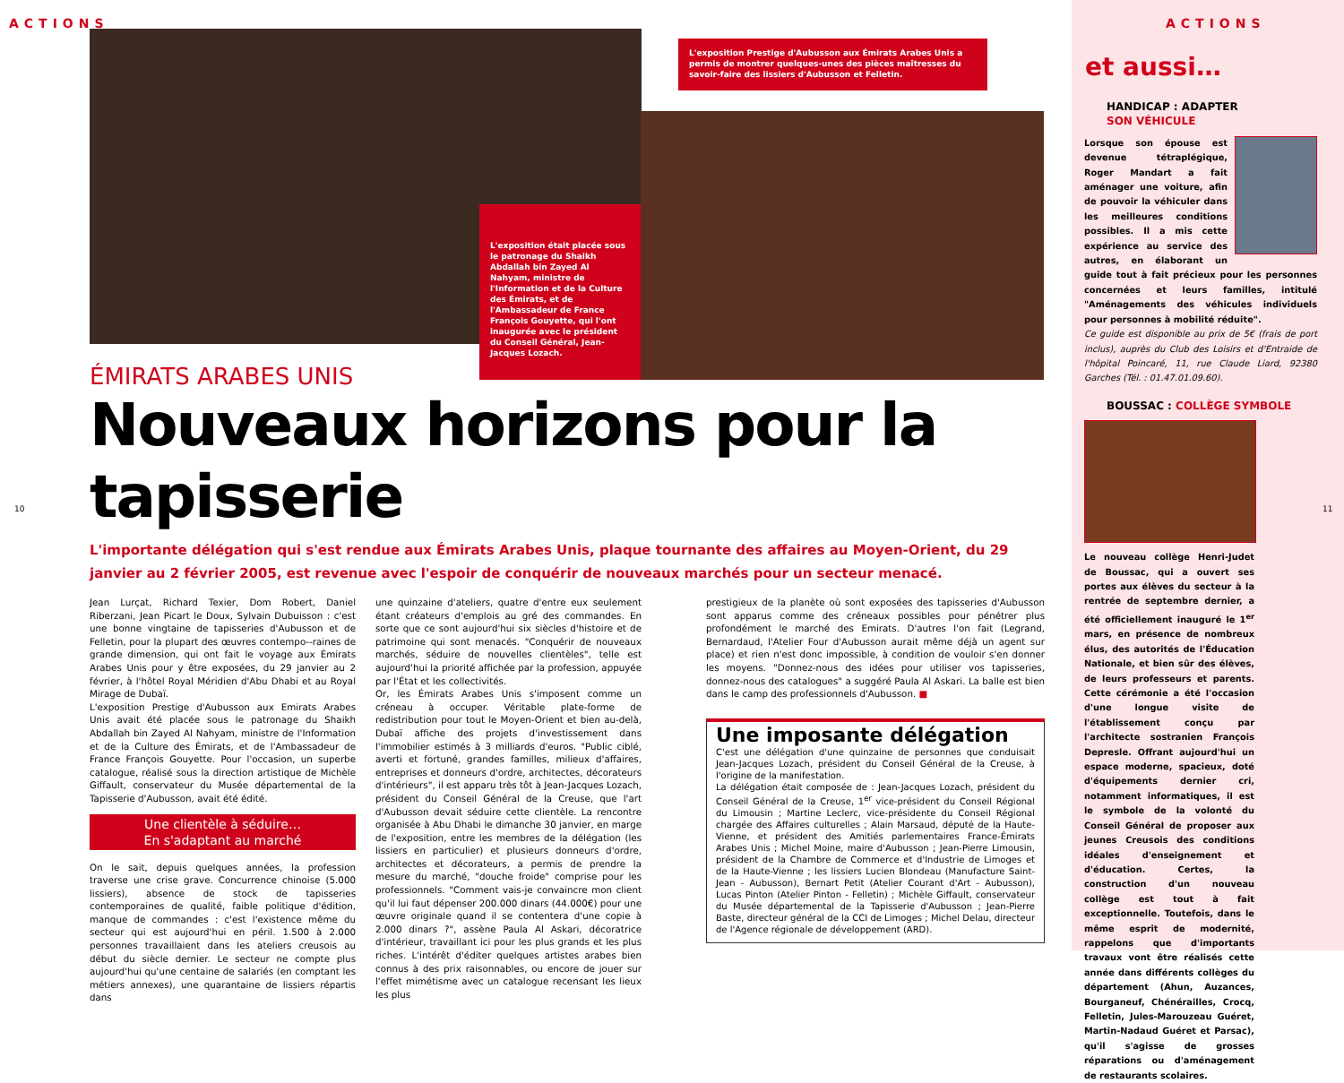ACTIONS
L'exposition Prestige d'Aubusson aux Émirats Arabes Unis a permis de montrer quelques-unes des pièces maîtresses du savoir-faire des lissiers d'Aubusson et Felletin.
L'exposition était placée sous le patronage du Shaikh Abdallah bin Zayed Al Nahyam, ministre de l'Information et de la Culture des Émirats, et de l'Ambassadeur de France François Gouyette, qui l'ont inaugurée avec le président du Conseil Général, Jean-Jacques Lozach.
10
ÉMIRATS ARABES UNIS
Nouveaux horizons pour la tapisserie
L'importante délégation qui s'est rendue aux Émirats Arabes Unis, plaque tournante des affaires au Moyen-Orient, du 29 janvier au 2 février 2005, est revenue avec l'espoir de conquérir de nouveaux marchés pour un secteur menacé.
Jean Lurçat, Richard Texier, Dom Robert, Daniel Riberzani, Jean Picart le Doux, Sylvain Dubuisson : c'est une bonne vingtaine de tapisseries d'Aubusson et de Felletin, pour la plupart des œuvres contempo--raines de grande dimension, qui ont fait le voyage aux Émirats Arabes Unis pour y être exposées, du 29 janvier au 2 février, à l'hôtel Royal Méridien d'Abu Dhabi et au Royal Mirage de Dubaï.
L'exposition Prestige d'Aubusson aux Emirats Arabes Unis avait été placée sous le patronage du Shaikh Abdallah bin Zayed Al Nahyam, ministre de l'Information et de la Culture des Émirats, et de l'Ambassadeur de France François Gouyette. Pour l'occasion, un superbe catalogue, réalisé sous la direction artistique de Michèle Giffault, conservateur du Musée départemental de la Tapisserie d'Aubusson, avait été édité.
Une clientèle à séduire…
En s'adaptant au marché
On le sait, depuis quelques années, la profession traverse une crise grave. Concurrence chinoise (5.000 lissiers), absence de stock de tapisseries contemporaines de qualité, faible politique d'édition, manque de commandes : c'est l'existence même du secteur qui est aujourd'hui en péril. 1.500 à 2.000 personnes travaillaient dans les ateliers creusois au début du siècle dernier. Le secteur ne compte plus aujourd'hui qu'une centaine de salariés (en comptant les métiers annexes), une quarantaine de lissiers répartis dans
une quinzaine d'ateliers, quatre d'entre eux seulement étant créateurs d'emplois au gré des commandes. En sorte que ce sont aujourd'hui six siècles d'histoire et de patrimoine qui sont menacés. "Conquérir de nouveaux marchés, séduire de nouvelles clientèles", telle est aujourd'hui la priorité affichée par la profession, appuyée par l'État et les collectivités.
Or, les Émirats Arabes Unis s'imposent comme un créneau à occuper. Véritable plate-forme de redistribution pour tout le Moyen-Orient et bien au-delà, Dubaï affiche des projets d'investissement dans l'immobilier estimés à 3 milliards d'euros. "Public ciblé, averti et fortuné, grandes familles, milieux d'affaires, entreprises et donneurs d'ordre, architectes, décorateurs d'intérieurs", il est apparu très tôt à Jean-Jacques Lozach, président du Conseil Général de la Creuse, que l'art d'Aubusson devait séduire cette clientèle. La rencontre organisée à Abu Dhabi le dimanche 30 janvier, en marge de l'exposition, entre les membres de la délégation (les lissiers en particulier) et plusieurs donneurs d'ordre, architectes et décorateurs, a permis de prendre la mesure du marché, "douche froide" comprise pour les professionnels. "Comment vais-je convaincre mon client qu'il lui faut dépenser 200.000 dinars (44.000€) pour une œuvre originale quand il se contentera d'une copie à 2.000 dinars ?", assène Paula Al Askari, décoratrice d'intérieur, travaillant ici pour les plus grands et les plus riches. L'intérêt d'éditer quelques artistes arabes bien connus à des prix raisonnables, ou encore de jouer sur l'effet mimétisme avec un catalogue recensant les lieux les plus
prestigieux de la planète où sont exposées des tapisseries d'Aubusson sont apparus comme des créneaux possibles pour pénétrer plus profondément le marché des Emirats. D'autres l'on fait (Legrand, Bernardaud, l'Atelier Four d'Aubusson aurait même déjà un agent sur place) et rien n'est donc impossible, à condition de vouloir s'en donner les moyens. "Donnez-nous des idées pour utiliser vos tapisseries, donnez-nous des catalogues" a suggéré Paula Al Askari. La balle est bien dans le camp des professionnels d'Aubusson. ■
Une imposante délégation
C'est une délégation d'une quinzaine de personnes que conduisait Jean-Jacques Lozach, président du Conseil Général de la Creuse, à l'origine de la manifestation.
La délégation était composée de : Jean-Jacques Lozach, président du Conseil Général de la Creuse, 1<sup>er</sup> vice-président du Conseil Régional du Limousin ; Martine Leclerc, vice-présidente du Conseil Régional chargée des Affaires culturelles ; Alain Marsaud, député de la Haute-Vienne, et président des Amitiés parlementaires France-Émirats Arabes Unis ; Michel Moine, maire d'Aubusson ; Jean-Pierre Limousin, président de la Chambre de Commerce et d'Industrie de Limoges et de la Haute-Vienne ; les lissiers Lucien Blondeau (Manufacture Saint-Jean - Aubusson), Bernart Petit (Atelier Courant d'Art - Aubusson), Lucas Pinton (Atelier Pinton - Felletin) ; Michèle Giffault, conservateur du Musée départemental de la Tapisserie d'Aubusson ; Jean-Pierre Baste, directeur général de la CCI de Limoges ; Michel Delau, directeur de l'Agence régionale de développement (ARD).
ACTIONS
et aussi…
HANDICAP : ADAPTER
SON VÉHICULE
Lorsque son épouse est devenue tétraplégique, Roger Mandart a fait aménager une voiture, afin de pouvoir la véhiculer dans les meilleures conditions possibles. Il a mis cette expérience au service des autres, en élaborant un guide tout à fait précieux pour les personnes concernées et leurs familles, intitulé "Aménagements des véhicules individuels pour personnes à mobilité réduite".
Ce guide est disponible au prix de 5€ (frais de port inclus), auprès du Club des Loisirs et d'Entraide de l'hôpital Poincaré, 11, rue Claude Liard, 92380 Garches (Tél. : 01.47.01.09.60).
BOUSSAC : COLLÈGE SYMBOLE
Le nouveau collège Henri-Judet de Boussac, qui a ouvert ses portes aux élèves du secteur à la rentrée de septembre dernier, a été officiellement inauguré le 1<sup>er</sup> mars, en présence de nombreux élus, des autorités de l'Éducation Nationale, et bien sûr des élèves, de leurs professeurs et parents. Cette cérémonie a été l'occasion d'une longue visite de l'établissement conçu par l'architecte sostranien François Depresle. Offrant aujourd'hui un espace moderne, spacieux, doté d'équipements dernier cri, notamment informatiques, il est le symbole de la volonté du Conseil Général de proposer aux jeunes Creusois des conditions idéales d'enseignement et d'éducation. Certes, la construction d'un nouveau collège est tout à fait exceptionnelle. Toutefois, dans le même esprit de modernité, rappelons que d'importants travaux vont être réalisés cette année dans différents collèges du département (Ahun, Auzances, Bourganeuf, Chénérailles, Crocq, Felletin, Jules-Marouzeau Guéret, Martin-Nadaud Guéret et Parsac), qu'il s'agisse de grosses réparations ou d'aménagement de restaurants scolaires.
11